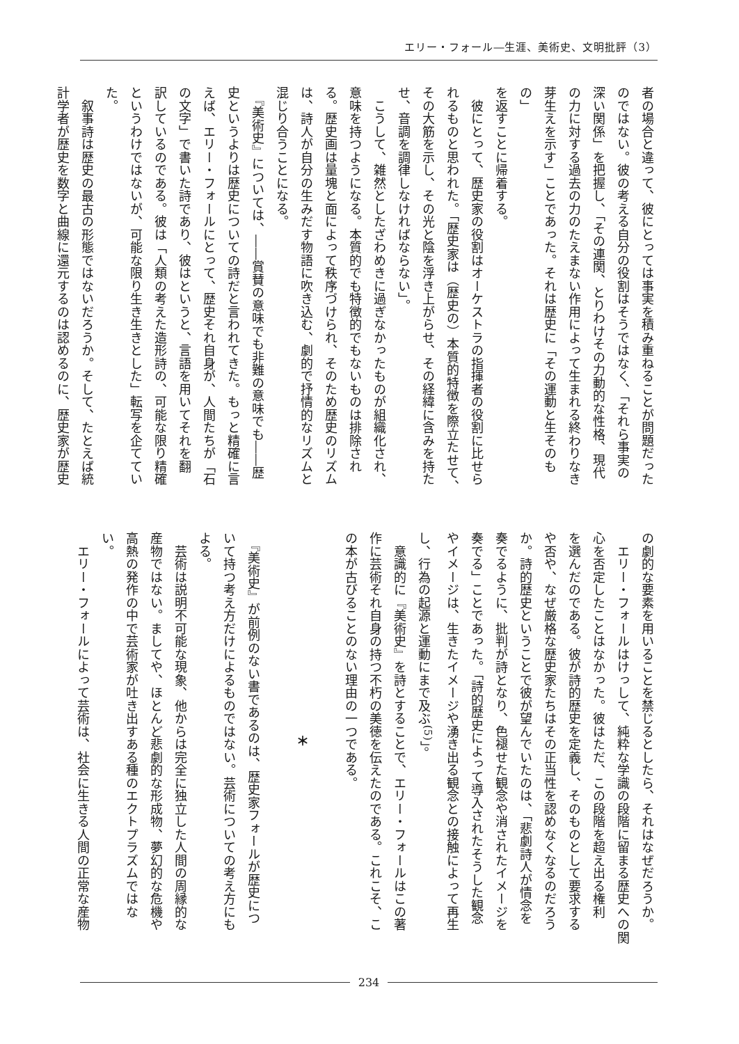エリー・フォール―生涯、美術史、文明批評（3）
者の場合と違って、彼にとっては事実を積み重ねることが問題だった
のではない。彼の考える自分の役割はそうではなく、「それら事実の
深い関係」を把握し、「その連関、とりわけその力動的な性格、現代
の力に対する過去の力のたえまない作用によって生まれる終わりなき
芽生えを示す」ことであった。それは歴史に「その運動と生そのもの」
を返すことに帰着する。
　彼にとって、歴史家の役割はオーケストラの指揮者の役割に比せら
れるものと思われた。「歴史家は（歴史の）本質的特徴を際立たせて、
その大筋を示し、その光と陰を浮き上がらせ、その経緯に含みを持た
せ、音調を調律しなければならない」。
　こうして、雑然としたざわめきに過ぎなかったものが組織化され、
意味を持つようになる。本質的でも特徴的でもないものは排除され
る。歴史画は量塊と面によって秩序づけられ、そのため歴史のリズム
は、詩人が自分の生みだす物語に吹き込む、劇的で抒情的なリズムと
混じり合うことになる。
　『美術史』については、――賞賛の意味でも非難の意味でも――歴
史というよりは歴史についての詩だと言われてきた。もっと精確に言
えば、エリー・フォールにとって、歴史それ自身が、人間たちが「石
の文字」で書いた詩であり、彼はというと、言語を用いてそれを翻
訳しているのである。彼は「人類の考えた造形詩の、可能な限り精確
というわけではないが、可能な限り生き生きとした」転写を企ててい
た。
　叙事詩は歴史の最古の形態ではないだろうか。そして、たとえば統
計学者が歴史を数字と曲線に還元するのは認めるのに、歴史家が歴史
の劇的な要素を用いることを禁じるとしたら、それはなぜだろうか。
　エリー・フォールはけっして、純粋な学識の段階に留まる歴史への関
心を否定したことはなかった。彼はただ、この段階を超え出る権利
を選んだのである。彼が詩的歴史を定義し、そのものとして要求する
や否や、なぜ厳格な歴史家たちはその正当性を認めなくなるのだろう
か。詩的歴史ということで彼が望んでいたのは、「悲劇詩人が情念を
奏でるように、批判が詩となり、色褪せた観念や消されたイメージを
奏でる」ことであった。「詩的歴史によって導入されたそうした観念
やイメージは、生きたイメージや湧き出る観念との接触によって再生
し、行為の起源と運動にまで及ぶ<sup>(5)</sup>」。
　意識的に『美術史』を詩とすることで、エリー・フォールはこの著
作に芸術それ自身の持つ不朽の美徳を伝えたのである。これこそ、こ
の本が古びることのない理由の一つである。
　
＊
　
　『美術史』が前例のない書であるのは、歴史家フォールが歴史につ
いて持つ考え方だけによるものではない。芸術についての考え方にも
よる。
　芸術は説明不可能な現象、他からは完全に独立した人間の周縁的な
産物ではない。ましてや、ほとんど悲劇的な形成物、夢幻的な危機や
高熱の発作の中で芸術家が吐き出すある種のエクトプラズムではな
い。
　エリー・フォールによって芸術は、社会に生きる人間の正常な産物
234